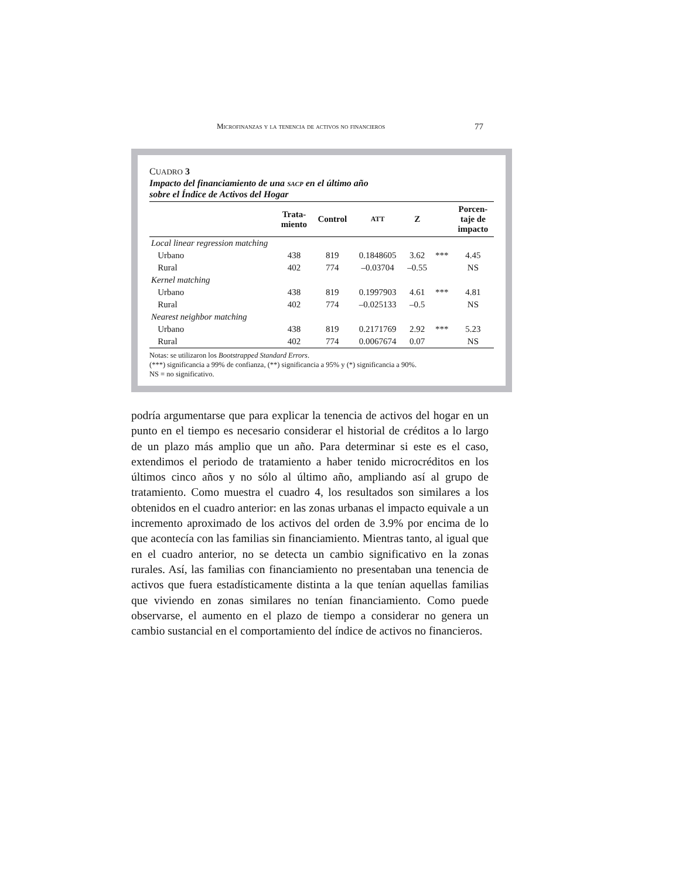Microfinanzas y la tenencia de activos no financieros 77
CUADRO 3
Impacto del financiamiento de una sacp en el último año
sobre el Índice de Activos del Hogar
| | Trata- miento | Control | ATT | Z | | Porcen- taje de impacto |
| --- | --- | --- | --- | --- | --- | --- |
| Local linear regression matching | | | | | | |
| Urbano | 438 | 819 | 0.1848605 | 3.62 | *** | 4.45 |
| Rural | 402 | 774 | –0.03704 | –0.55 | | NS |
| Kernel matching | | | | | | |
| Urbano | 438 | 819 | 0.1997903 | 4.61 | *** | 4.81 |
| Rural | 402 | 774 | –0.025133 | –0.5 | | NS |
| Nearest neighbor matching | | | | | | |
| Urbano | 438 | 819 | 0.2171769 | 2.92 | *** | 5.23 |
| Rural | 402 | 774 | 0.0067674 | 0.07 | | NS |
Notas: se utilizaron los Bootstrapped Standard Errors.
(***) significancia a 99% de confianza, (**) significancia a 95% y (*) significancia a 90%.
NS = no significativo.
podría argumentarse que para explicar la tenencia de activos del hogar en un punto en el tiempo es necesario considerar el historial de créditos a lo largo de un plazo más amplio que un año. Para determinar si este es el caso, extendimos el periodo de tratamiento a haber tenido microcréditos en los últimos cinco años y no sólo al último año, ampliando así al grupo de tratamiento. Como muestra el cuadro 4, los resultados son similares a los obtenidos en el cuadro anterior: en las zonas urbanas el impacto equivale a un incremento aproximado de los activos del orden de 3.9% por encima de lo que acontecía con las familias sin financiamiento. Mientras tanto, al igual que en el cuadro anterior, no se detecta un cambio significativo en la zonas rurales. Así, las familias con financiamiento no presentaban una tenencia de activos que fuera estadísticamente distinta a la que tenían aquellas familias que viviendo en zonas similares no tenían financiamiento. Como puede observarse, el aumento en el plazo de tiempo a considerar no genera un cambio sustancial en el comportamiento del índice de activos no financieros.